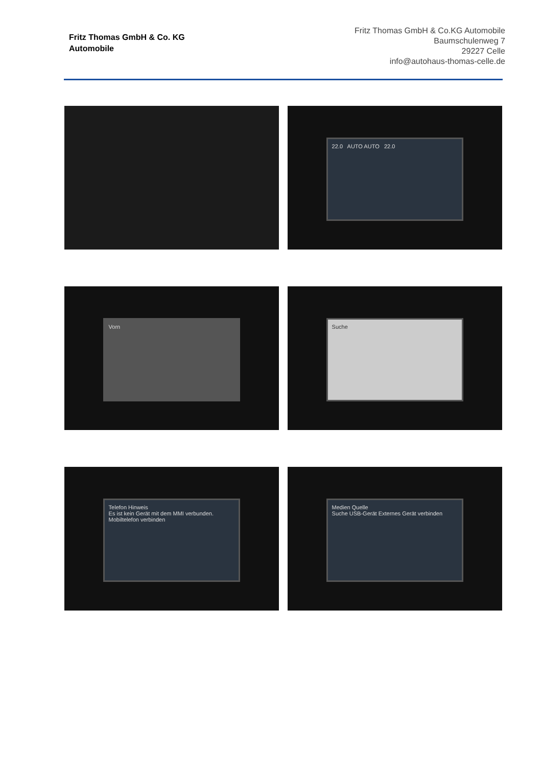Fritz Thomas GmbH & Co. KG
Automobile
Fritz Thomas GmbH & Co.KG Automobile
Baumschulenweg 7
29227 Celle
info@autohaus-thomas-celle.de
22.0 AUTO AUTO 22.0
Vorn
Suche
Telefon Hinweis
Es ist kein Gerät mit dem MMI verbunden.
Mobiltelefon verbinden
Medien Quelle
Suche USB-Gerät Externes Gerät verbinden